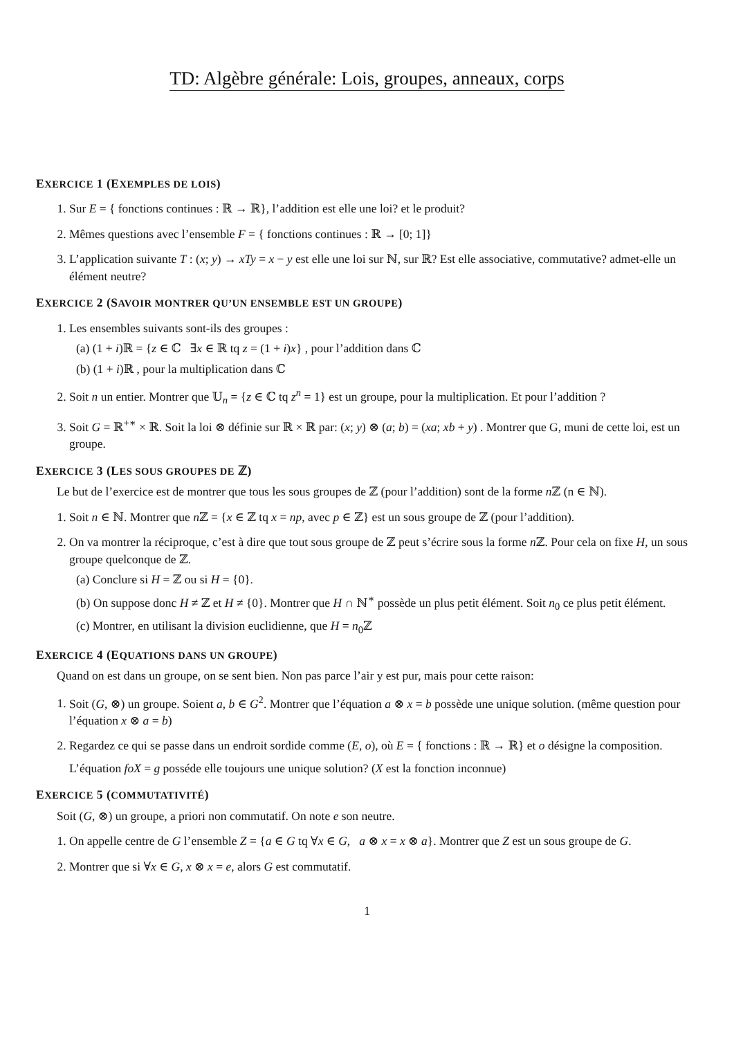TD: Algèbre générale: Lois, groupes, anneaux, corps
EXERCICE 1 (EXEMPLES DE LOIS)
1. Sur E = { fonctions continues : ℝ → ℝ}, l’addition est elle une loi? et le produit?
2. Mêmes questions avec l’ensemble F = { fonctions continues : ℝ → [0; 1]}
3. L’application suivante T : (x; y) → xTy = x − y est elle une loi sur ℕ, sur ℝ? Est elle associative, commutative? admet-elle un élément neutre?
EXERCICE 2 (SAVOIR MONTRER QU’UN ENSEMBLE EST UN GROUPE)
1. Les ensembles suivants sont-ils des groupes :
(a) (1 + i)ℝ = {z ∈ ℂ ∃x ∈ ℝ tq z = (1 + i)x} , pour l’addition dans ℂ
(b) (1 + i)ℝ , pour la multiplication dans ℂ
2. Soit n un entier. Montrer que 𝕌<sub>n</sub> = {z ∈ ℂ tq z<sup>n</sup> = 1} est un groupe, pour la multiplication. Et pour l’addition ?
3. Soit G = ℝ<sup>+∗</sup> × ℝ. Soit la loi ⊗ définie sur ℝ × ℝ par: (x; y) ⊗ (a; b) = (xa; xb + y) . Montrer que G, muni de cette loi, est un groupe.
EXERCICE 3 (LES SOUS GROUPES DE ℤ)
Le but de l’exercice est de montrer que tous les sous groupes de ℤ (pour l’addition) sont de la forme n ℤ (n ∈ ℕ).
1. Soit n ∈ ℕ. Montrer que n ℤ = {x ∈ ℤ tq x = np, avec p ∈ ℤ} est un sous groupe de ℤ (pour l’addition).
2. On va montrer la réciproque, c’est à dire que tout sous groupe de ℤ peut s’écrire sous la forme n ℤ. Pour cela on fixe H, un sous groupe quelconque de ℤ.
(a) Conclure si H = ℤ ou si H = {0}.
(b) On suppose donc H ≠ ℤ et H ≠ {0}. Montrer que H ∩ ℕ<sup>∗</sup> possède un plus petit élément. Soit n<sub>0</sub> ce plus petit élément.
(c) Montrer, en utilisant la division euclidienne, que H = n<sub>0</sub>ℤ
EXERCICE 4 (EQUATIONS DANS UN GROUPE)
Quand on est dans un groupe, on se sent bien. Non pas parce l’air y est pur, mais pour cette raison:
1. Soit (G, ⊗) un groupe. Soient a, b ∈ G<sup>2</sup>. Montrer que l’équation a ⊗ x = b possède une unique solution. (même question pour l’équation x ⊗ a = b)
2. Regardez ce qui se passe dans un endroit sordide comme (E, o), où E = { fonctions : ℝ → ℝ} et o désigne la composition.
L’équation foX = g posséde elle toujours une unique solution? (X est la fonction inconnue)
EXERCICE 5 (COMMUTATIVITÉ)
Soit (G, ⊗) un groupe, a priori non commutatif. On note e son neutre.
1. On appelle centre de G l’ensemble Z = {a ∈ G tq ∀x ∈ G, a ⊗ x = x ⊗ a}. Montrer que Z est un sous groupe de G.
2. Montrer que si ∀x ∈ G, x ⊗ x = e, alors G est commutatif.
1